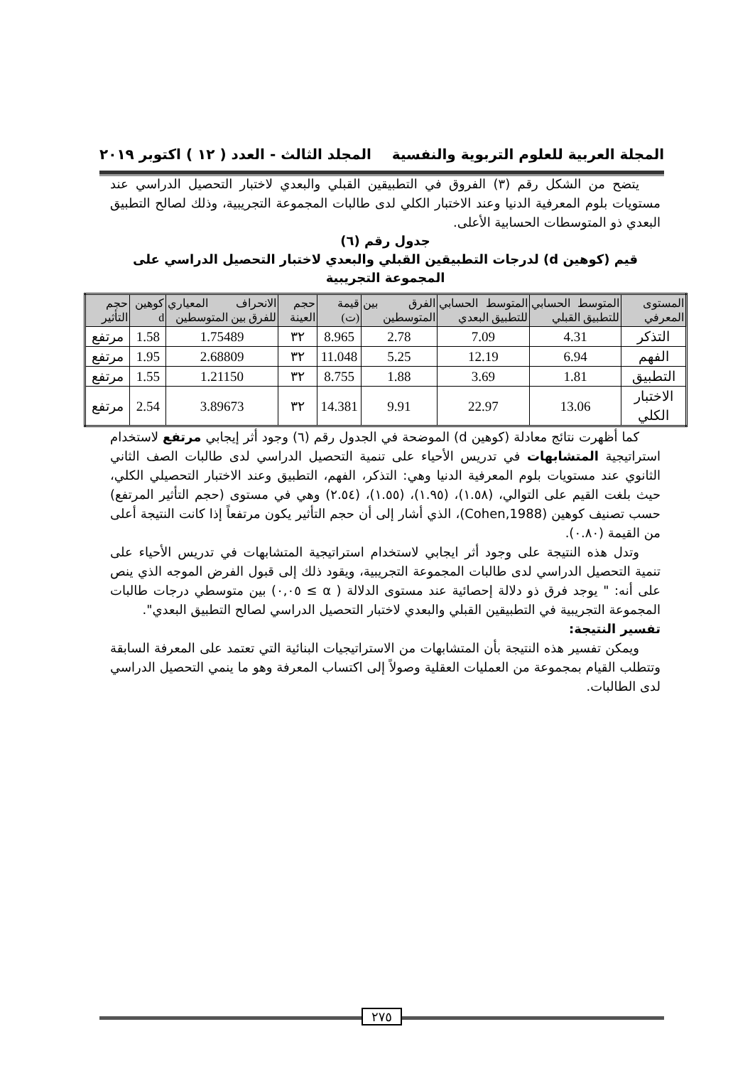المجلة العربية للعلوم التربوية والنفسية المجلد الثالث - العدد ( ١٢ ) اكتوبر ٢٠١٩
يتضح من الشكل رقم (٣) الفروق في التطبيقين القبلي والبعدي لاختبار التحصيل الدراسي عند مستويات بلوم المعرفية الدنيا وعند الاختبار الكلي لدى طالبات المجموعة التجريبية، وذلك لصالح التطبيق البعدي ذو المتوسطات الحسابية الأعلى.
جدول رقم (٦)
قيم (كوهين d) لدرجات التطبيقين القبلي والبعدي لاختبار التحصيل الدراسي على المجموعة التجريبية
| المستوى المعرفي | المتوسط الحسابي للتطبيق القبلي | المتوسط الحسابي للتطبيق البعدي | الفرق بين المتوسطين | قيمة (ت) | حجم العينة | الانحراف المعياري للفرق بين المتوسطين | كوهين d | حجم التأثير |
| --- | --- | --- | --- | --- | --- | --- | --- | --- |
| التذكر | 4.31 | 7.09 | 2.78 | 8.965 | ٣٢ | 1.75489 | 1.58 | مرتفع |
| الفهم | 6.94 | 12.19 | 5.25 | 11.048 | ٣٢ | 2.68809 | 1.95 | مرتفع |
| التطبيق | 1.81 | 3.69 | 1.88 | 8.755 | ٣٢ | 1.21150 | 1.55 | مرتفع |
| الاختبار الكلي | 13.06 | 22.97 | 9.91 | 14.381 | ٣٢ | 3.89673 | 2.54 | مرتفع |
كما أظهرت نتائج معادلة (كوهين d) الموضحة في الجدول رقم (٦) وجود أثر إيجابي مرتفع لاستخدام استراتيجية المتشابهات في تدريس الأحياء على تنمية التحصيل الدراسي لدى طالبات الصف الثاني الثانوي عند مستويات بلوم المعرفية الدنيا وهي: التذكر، الفهم، التطبيق وعند الاختبار التحصيلي الكلي، حيث بلغت القيم على التوالي، (١.٥٨)، (١.٩٥)، (١.٥٥)، (٢.٥٤) وهي في مستوى (حجم التأثير المرتفع) حسب تصنيف كوهين (Cohen,1988)، الذي أشار إلى أن حجم التأثير يكون مرتفعاً إذا كانت النتيجة أعلى من القيمة (٠.٨٠).
وتدل هذه النتيجة على وجود أثر ايجابي لاستخدام استراتيجية المتشابهات في تدريس الأحياء على تنمية التحصيل الدراسي لدى طالبات المجموعة التجريبية، ويقود ذلك إلى قبول الفرض الموجه الذي ينص على أنه: " يوجد فرق ذو دلالة إحصائية عند مستوى الدلالة ( α ≥ ٠,٠٥) بين متوسطي درجات طالبات المجموعة التجريبية في التطبيقين القبلي والبعدي لاختبار التحصيل الدراسي لصالح التطبيق البعدي".
تفسير النتيجة:
ويمكن تفسير هذه النتيجة بأن المتشابهات من الاستراتيجيات البنائية التي تعتمد على المعرفة السابقة وتتطلب القيام بمجموعة من العمليات العقلية وصولاً إلى اكتساب المعرفة وهو ما ينمي التحصيل الدراسي لدى الطالبات.
٢٧٥